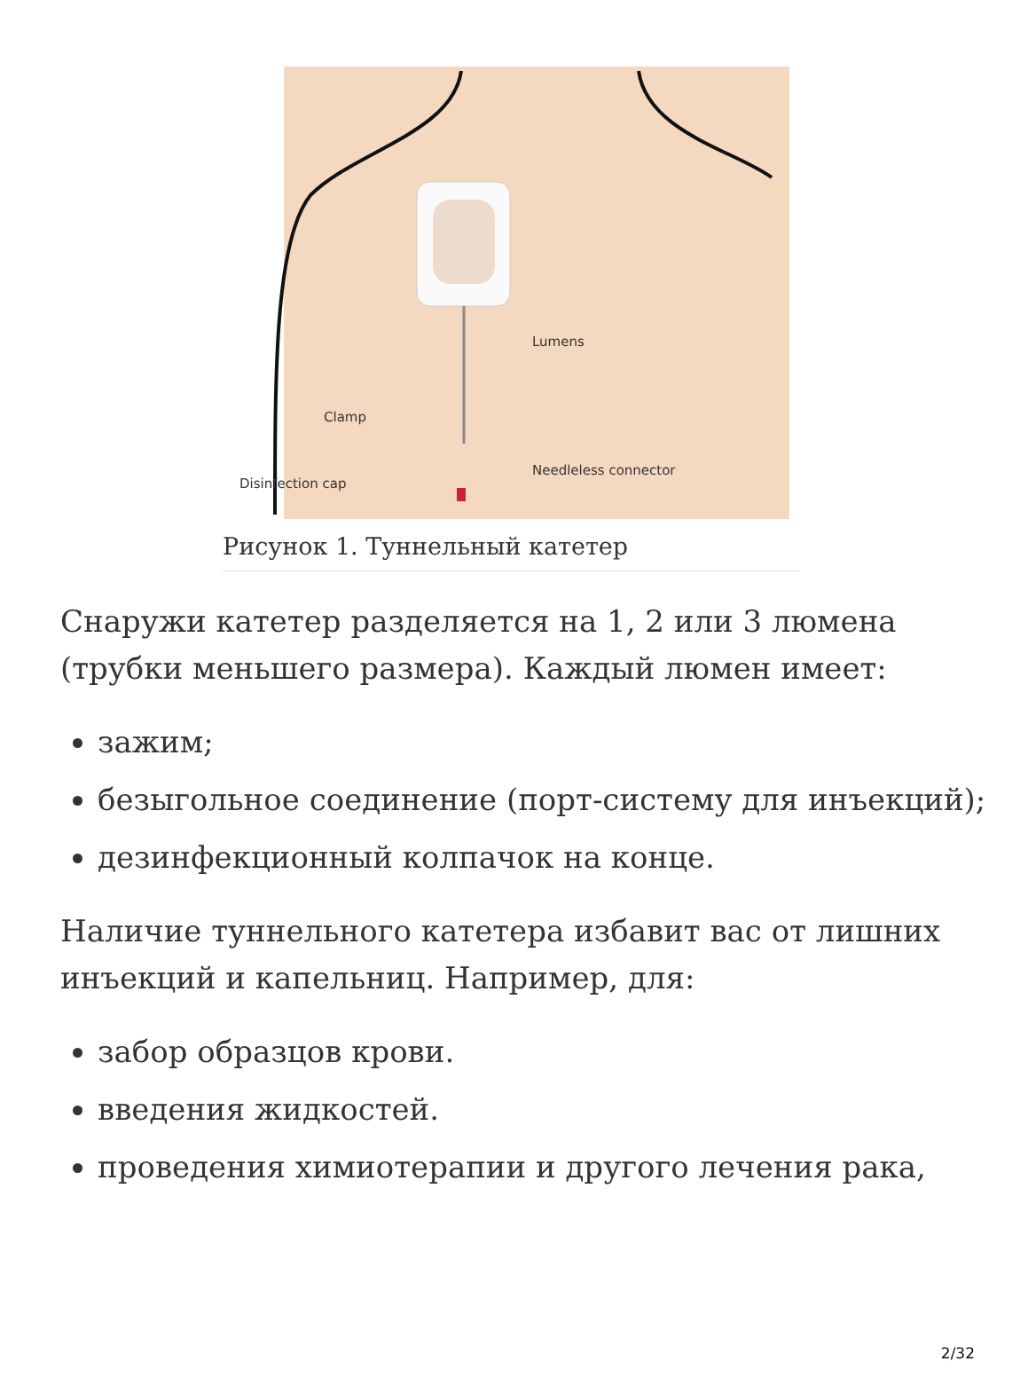Lumens
Clamp
Needleless connector
Disinfection cap
Рисунок 1. Туннельный катетер
Снаружи катетер разделяется на 1, 2 или 3 люмена (трубки меньшего размера). Каждый люмен имеет:
зажим;
безыгольное соединение (порт-систему для инъекций);
дезинфекционный колпачок на конце.
Наличие туннельного катетера избавит вас от лишних инъекций и капельниц. Например, для:
забор образцов крови.
введения жидкостей.
проведения химиотерапии и другого лечения рака,
2/32